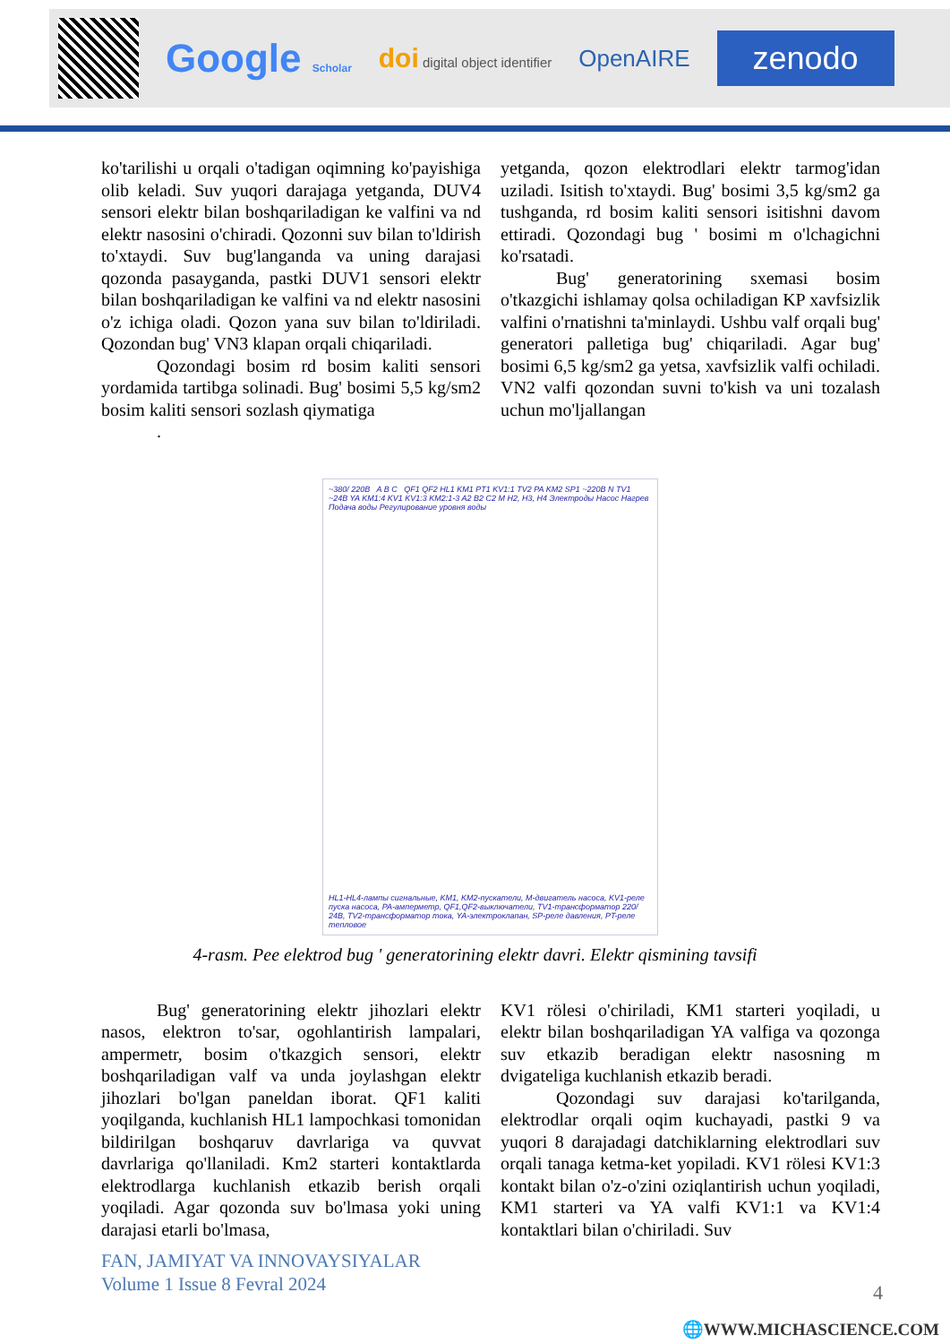Google Scholar doi digital object identifier OpenAIRE zenodo
ko'tarilishi u orqali o'tadigan oqimning ko'payishiga olib keladi. Suv yuqori darajaga yetganda, DUV4 sensori elektr bilan boshqariladigan ke valfini va nd elektr nasosini o'chiradi. Qozonni suv bilan to'ldirish to'xtaydi. Suv bug'langanda va uning darajasi qozonda pasayganda, pastki DUV1 sensori elektr bilan boshqariladigan ke valfini va nd elektr nasosini o'z ichiga oladi. Qozon yana suv bilan to'ldiriladi. Qozondan bug' VN3 klapan orqali chiqariladi.
Qozondagi bosim rd bosim kaliti sensori yordamida tartibga solinadi. Bug' bosimi 5,5 kg/sm2 bosim kaliti sensori sozlash qiymatiga
.
yetganda, qozon elektrodlari elektr tarmog'idan uziladi. Isitish to'xtaydi. Bug' bosimi 3,5 kg/sm2 ga tushganda, rd bosim kaliti sensori isitishni davom ettiradi. Qozondagi bug ' bosimi m o'lchagichni ko'rsatadi.
Bug' generatorining sxemasi bosim o'tkazgichi ishlamay qolsa ochiladigan KP xavfsizlik valfini o'rnatishni ta'minlaydi. Ushbu valf orqali bug' generatori palletiga bug' chiqariladi. Agar bug' bosimi 6,5 kg/sm2 ga yetsa, xavfsizlik valfi ochiladi. VN2 valfi qozondan suvni to'kish va uni tozalash uchun mo'ljallangan
~380/ 220B A B C QF1 QF2 HL1 KM1 PT1 KV1:1 TV2 PA KM2 SP1 ~220B N TV1 ~24B YA KM1:4 KV1 KV1:3 KM2:1-3 A2 B2 C2 M H2, H3, H4 Электроды Насос Нагрев Подача воды Регулирование уровня воды
HL1-HL4-лампы сигнальные, KM1, KM2-пускатели, M-двигатель насоса, KV1-реле пуска насоса, PA-амперметр, QF1,QF2-выключатели, TV1-трансформатор 220/ 24B, TV2-трансформатор тока, YA-электроклапан, SP-реле давления, PT-реле тепловое
4-rasm. Pee elektrod bug ' generatorining elektr davri. Elektr qismining tavsifi
Bug' generatorining elektr jihozlari elektr nasos, elektron to'sar, ogohlantirish lampalari, ampermetr, bosim o'tkazgich sensori, elektr boshqariladigan valf va unda joylashgan elektr jihozlari bo'lgan paneldan iborat. QF1 kaliti yoqilganda, kuchlanish HL1 lampochkasi tomonidan bildirilgan boshqaruv davrlariga va quvvat davrlariga qo'llaniladi. Km2 starteri kontaktlarda elektrodlarga kuchlanish etkazib berish orqali yoqiladi. Agar qozonda suv bo'lmasa yoki uning darajasi etarli bo'lmasa,
KV1 rölesi o'chiriladi, KM1 starteri yoqiladi, u elektr bilan boshqariladigan YA valfiga va qozonga suv etkazib beradigan elektr nasosning m dvigateliga kuchlanish etkazib beradi.
Qozondagi suv darajasi ko'tarilganda, elektrodlar orqali oqim kuchayadi, pastki 9 va yuqori 8 darajadagi datchiklarning elektrodlari suv orqali tanaga ketma-ket yopiladi. KV1 rölesi KV1:3 kontakt bilan o'z-o'zini oziqlantirish uchun yoqiladi, KM1 starteri va YA valfi KV1:1 va KV1:4 kontaktlari bilan o'chiriladi. Suv
FAN, JAMIYAT VA INNOVAYSIYALAR
Volume 1 Issue 8 Fevral 2024
4
🌐WWW.MICHASCIENCE.COM